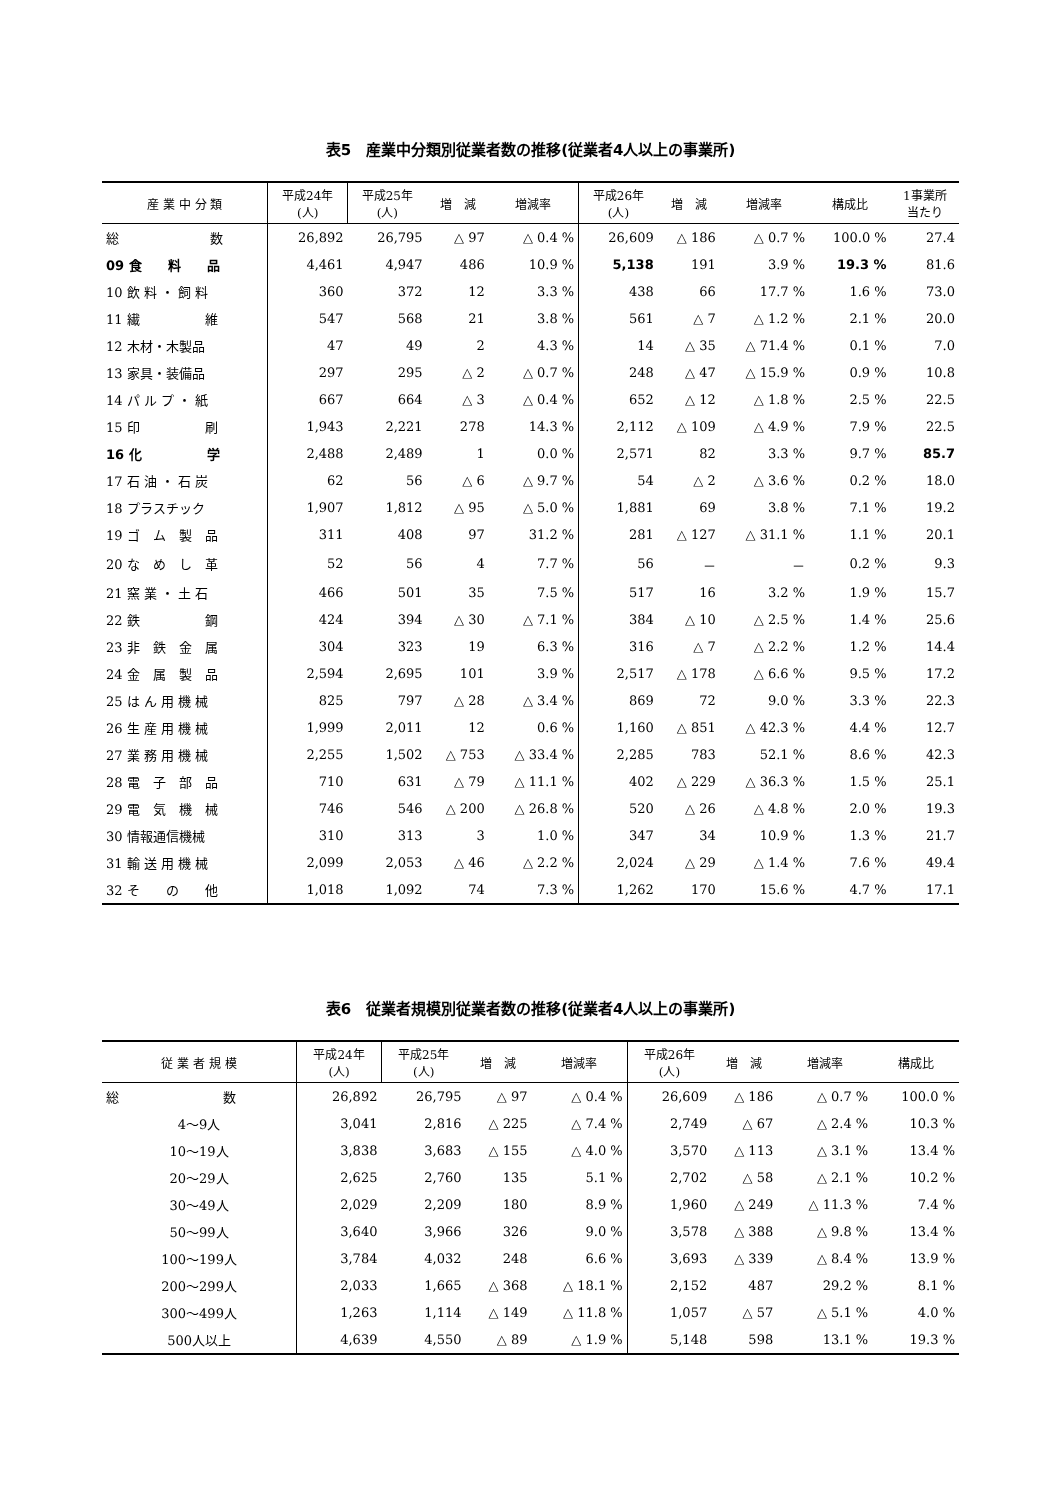表5　産業中分類別従業者数の推移(従業者4人以上の事業所)
| 産 業 中 分 類 | 平成24年 (人) | 平成25年 (人) | 増 減 | 増減率 | 平成26年 (人) | 増 減 | 増減率 | 構成比 | 1事業所 当たり |
| --- | --- | --- | --- | --- | --- | --- | --- | --- | --- |
| 総 数 | 26,892 | 26,795 | △ 97 | △ 0.4 % | 26,609 | △ 186 | △ 0.7 % | 100.0 % | 27.4 |
| 09 食 料 品 | 4,461 | 4,947 | 486 | 10.9 % | 5,138 | 191 | 3.9 % | 19.3 % | 81.6 |
| 10 飲 料 ・ 飼 料 | 360 | 372 | 12 | 3.3 % | 438 | 66 | 17.7 % | 1.6 % | 73.0 |
| 11 繊 維 | 547 | 568 | 21 | 3.8 % | 561 | △ 7 | △ 1.2 % | 2.1 % | 20.0 |
| 12 木材・木製品 | 47 | 49 | 2 | 4.3 % | 14 | △ 35 | △ 71.4 % | 0.1 % | 7.0 |
| 13 家具・装備品 | 297 | 295 | △ 2 | △ 0.7 % | 248 | △ 47 | △ 15.9 % | 0.9 % | 10.8 |
| 14 パ ル プ ・ 紙 | 667 | 664 | △ 3 | △ 0.4 % | 652 | △ 12 | △ 1.8 % | 2.5 % | 22.5 |
| 15 印 刷 | 1,943 | 2,221 | 278 | 14.3 % | 2,112 | △ 109 | △ 4.9 % | 7.9 % | 22.5 |
| 16 化 学 | 2,488 | 2,489 | 1 | 0.0 % | 2,571 | 82 | 3.3 % | 9.7 % | 85.7 |
| 17 石 油 ・ 石 炭 | 62 | 56 | △ 6 | △ 9.7 % | 54 | △ 2 | △ 3.6 % | 0.2 % | 18.0 |
| 18 プラスチック | 1,907 | 1,812 | △ 95 | △ 5.0 % | 1,881 | 69 | 3.8 % | 7.1 % | 19.2 |
| 19 ゴ ム 製 品 | 311 | 408 | 97 | 31.2 % | 281 | △ 127 | △ 31.1 % | 1.1 % | 20.1 |
| 20 な め し 革 | 52 | 56 | 4 | 7.7 % | 56 | － | － | 0.2 % | 9.3 |
| 21 窯 業 ・ 土 石 | 466 | 501 | 35 | 7.5 % | 517 | 16 | 3.2 % | 1.9 % | 15.7 |
| 22 鉄 鋼 | 424 | 394 | △ 30 | △ 7.1 % | 384 | △ 10 | △ 2.5 % | 1.4 % | 25.6 |
| 23 非 鉄 金 属 | 304 | 323 | 19 | 6.3 % | 316 | △ 7 | △ 2.2 % | 1.2 % | 14.4 |
| 24 金 属 製 品 | 2,594 | 2,695 | 101 | 3.9 % | 2,517 | △ 178 | △ 6.6 % | 9.5 % | 17.2 |
| 25 は ん 用 機 械 | 825 | 797 | △ 28 | △ 3.4 % | 869 | 72 | 9.0 % | 3.3 % | 22.3 |
| 26 生 産 用 機 械 | 1,999 | 2,011 | 12 | 0.6 % | 1,160 | △ 851 | △ 42.3 % | 4.4 % | 12.7 |
| 27 業 務 用 機 械 | 2,255 | 1,502 | △ 753 | △ 33.4 % | 2,285 | 783 | 52.1 % | 8.6 % | 42.3 |
| 28 電 子 部 品 | 710 | 631 | △ 79 | △ 11.1 % | 402 | △ 229 | △ 36.3 % | 1.5 % | 25.1 |
| 29 電 気 機 械 | 746 | 546 | △ 200 | △ 26.8 % | 520 | △ 26 | △ 4.8 % | 2.0 % | 19.3 |
| 30 情報通信機械 | 310 | 313 | 3 | 1.0 % | 347 | 34 | 10.9 % | 1.3 % | 21.7 |
| 31 輸 送 用 機 械 | 2,099 | 2,053 | △ 46 | △ 2.2 % | 2,024 | △ 29 | △ 1.4 % | 7.6 % | 49.4 |
| 32 そ の 他 | 1,018 | 1,092 | 74 | 7.3 % | 1,262 | 170 | 15.6 % | 4.7 % | 17.1 |
表6　従業者規模別従業者数の推移(従業者4人以上の事業所)
| 従 業 者 規 模 | 平成24年 (人) | 平成25年 (人) | 増 減 | 増減率 | 平成26年 (人) | 増 減 | 増減率 | 構成比 |
| --- | --- | --- | --- | --- | --- | --- | --- | --- |
| 総 数 | 26,892 | 26,795 | △ 97 | △ 0.4 % | 26,609 | △ 186 | △ 0.7 % | 100.0 % |
| 4～9人 | 3,041 | 2,816 | △ 225 | △ 7.4 % | 2,749 | △ 67 | △ 2.4 % | 10.3 % |
| 10～19人 | 3,838 | 3,683 | △ 155 | △ 4.0 % | 3,570 | △ 113 | △ 3.1 % | 13.4 % |
| 20～29人 | 2,625 | 2,760 | 135 | 5.1 % | 2,702 | △ 58 | △ 2.1 % | 10.2 % |
| 30～49人 | 2,029 | 2,209 | 180 | 8.9 % | 1,960 | △ 249 | △ 11.3 % | 7.4 % |
| 50～99人 | 3,640 | 3,966 | 326 | 9.0 % | 3,578 | △ 388 | △ 9.8 % | 13.4 % |
| 100～199人 | 3,784 | 4,032 | 248 | 6.6 % | 3,693 | △ 339 | △ 8.4 % | 13.9 % |
| 200～299人 | 2,033 | 1,665 | △ 368 | △ 18.1 % | 2,152 | 487 | 29.2 % | 8.1 % |
| 300～499人 | 1,263 | 1,114 | △ 149 | △ 11.8 % | 1,057 | △ 57 | △ 5.1 % | 4.0 % |
| 500人以上 | 4,639 | 4,550 | △ 89 | △ 1.9 % | 5,148 | 598 | 13.1 % | 19.3 % |